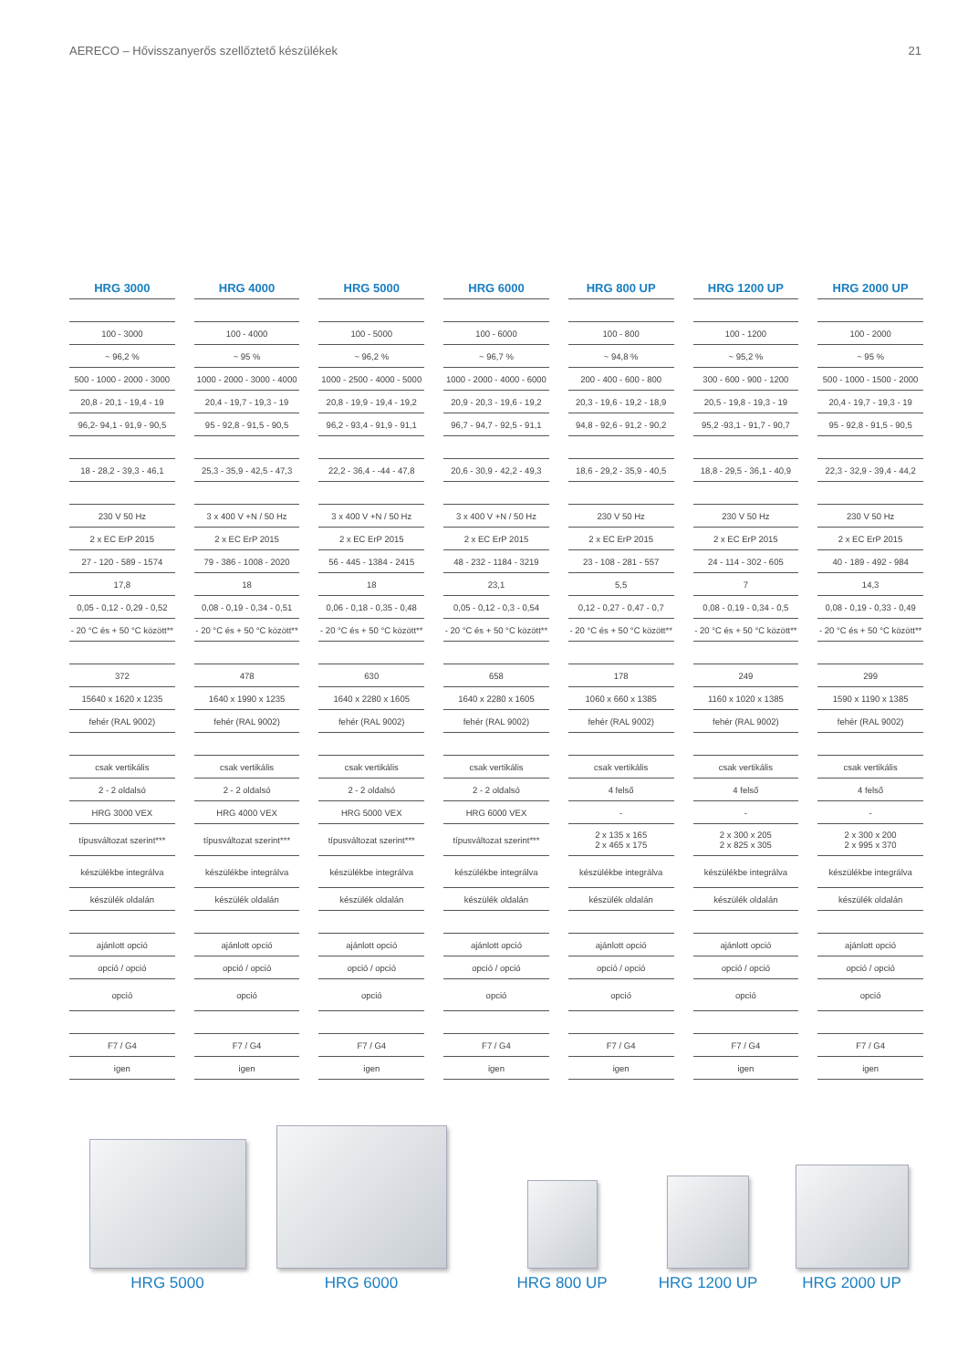AERECO – Hővisszanyerős szellőztető készülékek 21
| HRG 3000 | HRG 4000 | HRG 5000 | HRG 6000 | HRG 800 UP | HRG 1200 UP | HRG 2000 UP |
| --- | --- | --- | --- | --- | --- | --- |
| 100 - 3000 | 100 - 4000 | 100 - 5000 | 100 - 6000 | 100 - 800 | 100 - 1200 | 100 - 2000 |
| ~ 96,2 % | ~ 95 % | ~ 96,2 % | ~ 96,7 % | ~ 94,8 % | ~ 95,2 % | ~ 95 % |
| 500 - 1000 - 2000 - 3000 | 1000 - 2000 - 3000 - 4000 | 1000 - 2500 - 4000 - 5000 | 1000 - 2000 - 4000 - 6000 | 200 - 400 - 600 - 800 | 300 - 600 - 900 - 1200 | 500 - 1000 - 1500 - 2000 |
| 20,8 - 20,1 - 19,4 - 19 | 20,4 - 19,7 - 19,3 - 19 | 20,8 - 19,9 - 19,4 - 19,2 | 20,9 - 20,3 - 19,6 - 19,2 | 20,3 - 19,6 - 19,2 - 18,9 | 20,5 - 19,8 - 19,3 - 19 | 20,4 - 19,7 - 19,3 - 19 |
| 96,2- 94,1 - 91,9 - 90,5 | 95 - 92,8 - 91,5 - 90,5 | 96,2 - 93,4 - 91,9 - 91,1 | 96,7 - 94,7 - 92,5 - 91,1 | 94,8 - 92,6 - 91,2 - 90,2 | 95,2 -93,1 - 91,7 - 90,7 | 95 - 92,8 - 91,5 - 90,5 |
| 18 - 28,2 - 39,3 - 46,1 | 25,3 - 35,9 - 42,5 - 47,3 | 22,2 - 36,4 - -44 - 47,8 | 20,6 - 30,9 - 42,2 - 49,3 | 18,6 - 29,2 - 35,9 - 40,5 | 18,8 - 29,5 - 36,1 - 40,9 | 22,3 - 32,9 - 39,4 - 44,2 |
| 230 V 50 Hz | 3 x 400 V +N / 50 Hz | 3 x 400 V +N / 50 Hz | 3 x 400 V +N / 50 Hz | 230 V 50 Hz | 230 V 50 Hz | 230 V 50 Hz |
| 2 x EC ErP 2015 | 2 x EC ErP 2015 | 2 x EC ErP 2015 | 2 x EC ErP 2015 | 2 x EC ErP 2015 | 2 x EC ErP 2015 | 2 x EC ErP 2015 |
| 27 - 120 - 589 - 1574 | 79 - 386 - 1008 - 2020 | 56 - 445 - 1384 - 2415 | 48 - 232 - 1184 - 3219 | 23 - 108 - 281 - 557 | 24 - 114 - 302 - 605 | 40 - 189 - 492 - 984 |
| 17,8 | 18 | 18 | 23,1 | 5,5 | 7 | 14,3 |
| 0,05 - 0,12 - 0,29 - 0,52 | 0,08 - 0,19 - 0,34 - 0,51 | 0,06 - 0,18 - 0,35 - 0,48 | 0,05 - 0,12 - 0,3 - 0,54 | 0,12 - 0,27 - 0,47 - 0,7 | 0,08 - 0,19 - 0,34 - 0,5 | 0,08 - 0,19 - 0,33 - 0,49 |
| - 20 °C és + 50 °C között** | - 20 °C és + 50 °C között** | - 20 °C és + 50 °C között** | - 20 °C és + 50 °C között** | - 20 °C és + 50 °C között** | - 20 °C és + 50 °C között** | - 20 °C és + 50 °C között** |
| 372 | 478 | 630 | 658 | 178 | 249 | 299 |
| 15640 x 1620 x 1235 | 1640 x 1990 x 1235 | 1640 x 2280 x 1605 | 1640 x 2280 x 1605 | 1060 x 660 x 1385 | 1160 x 1020 x 1385 | 1590 x 1190 x 1385 |
| fehér (RAL 9002) | fehér (RAL 9002) | fehér (RAL 9002) | fehér (RAL 9002) | fehér (RAL 9002) | fehér (RAL 9002) | fehér (RAL 9002) |
| csak vertikális | csak vertikális | csak vertikális | csak vertikális | csak vertikális | csak vertikális | csak vertikális |
| 2 - 2 oldalsó | 2 - 2 oldalsó | 2 - 2 oldalsó | 2 - 2 oldalsó | 4 felső | 4 felső | 4 felső |
| HRG 3000 VEX | HRG 4000 VEX | HRG 5000 VEX | HRG 6000 VEX | - | - | - |
| típusváltozat szerint*** | típusváltozat szerint*** | típusváltozat szerint*** | típusváltozat szerint*** | 2 x 135 x 165 2 x 465 x 175 | 2 x 300 x 205 2 x 825 x 305 | 2 x 300 x 200 2 x 995 x 370 |
| készülékbe integrálva | készülékbe integrálva | készülékbe integrálva | készülékbe integrálva | készülékbe integrálva | készülékbe integrálva | készülékbe integrálva |
| készülék oldalán | készülék oldalán | készülék oldalán | készülék oldalán | készülék oldalán | készülék oldalán | készülék oldalán |
| ajánlott opció | ajánlott opció | ajánlott opció | ajánlott opció | ajánlott opció | ajánlott opció | ajánlott opció |
| opció / opció | opció / opció | opció / opció | opció / opció | opció / opció | opció / opció | opció / opció |
| opció | opció | opció | opció | opció | opció | opció |
| F7 / G4 | F7 / G4 | F7 / G4 | F7 / G4 | F7 / G4 | F7 / G4 | F7 / G4 |
| igen | igen | igen | igen | igen | igen | igen |
HRG 5000
HRG 6000
HRG 800 UP
HRG 1200 UP
HRG 2000 UP